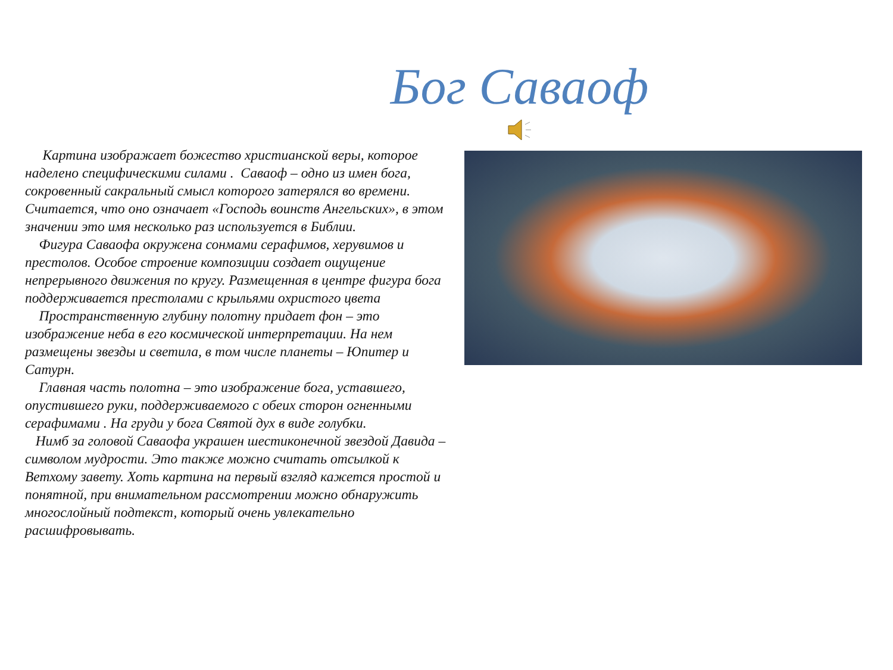Бог Саваоф
Картина изображает божество христианской веры, которое наделено специфическими силами . Саваоф – одно из имен бога, сокровенный сакральный смысл которого затерялся во времени. Считается, что оно означает «Господь воинств Ангельских», в этом значении это имя несколько раз используется в Библии.
Фигура Саваофа окружена сонмами серафимов, херувимов и престолов. Особое строение композиции создает ощущение непрерывного движения по кругу. Размещенная в центре фигура бога поддерживается престолами с крыльями охристого цвета
Пространственную глубину полотну придает фон – это изображение неба в его космической интерпретации. На нем размещены звезды и светила, в том числе планеты – Юпитер и Сатурн.
Главная часть полотна – это изображение бога, уставшего, опустившего руки, поддерживаемого с обеих сторон огненными серафимами . На груди у бога Святой дух в виде голубки.
Нимб за головой Саваофа украшен шестиконечной звездой Давида – символом мудрости. Это также можно считать отсылкой к Ветхому завету. Хоть картина на первый взгляд кажется простой и понятной, при внимательном рассмотрении можно обнаружить многослойный подтекст, который очень увлекательно расшифровывать.